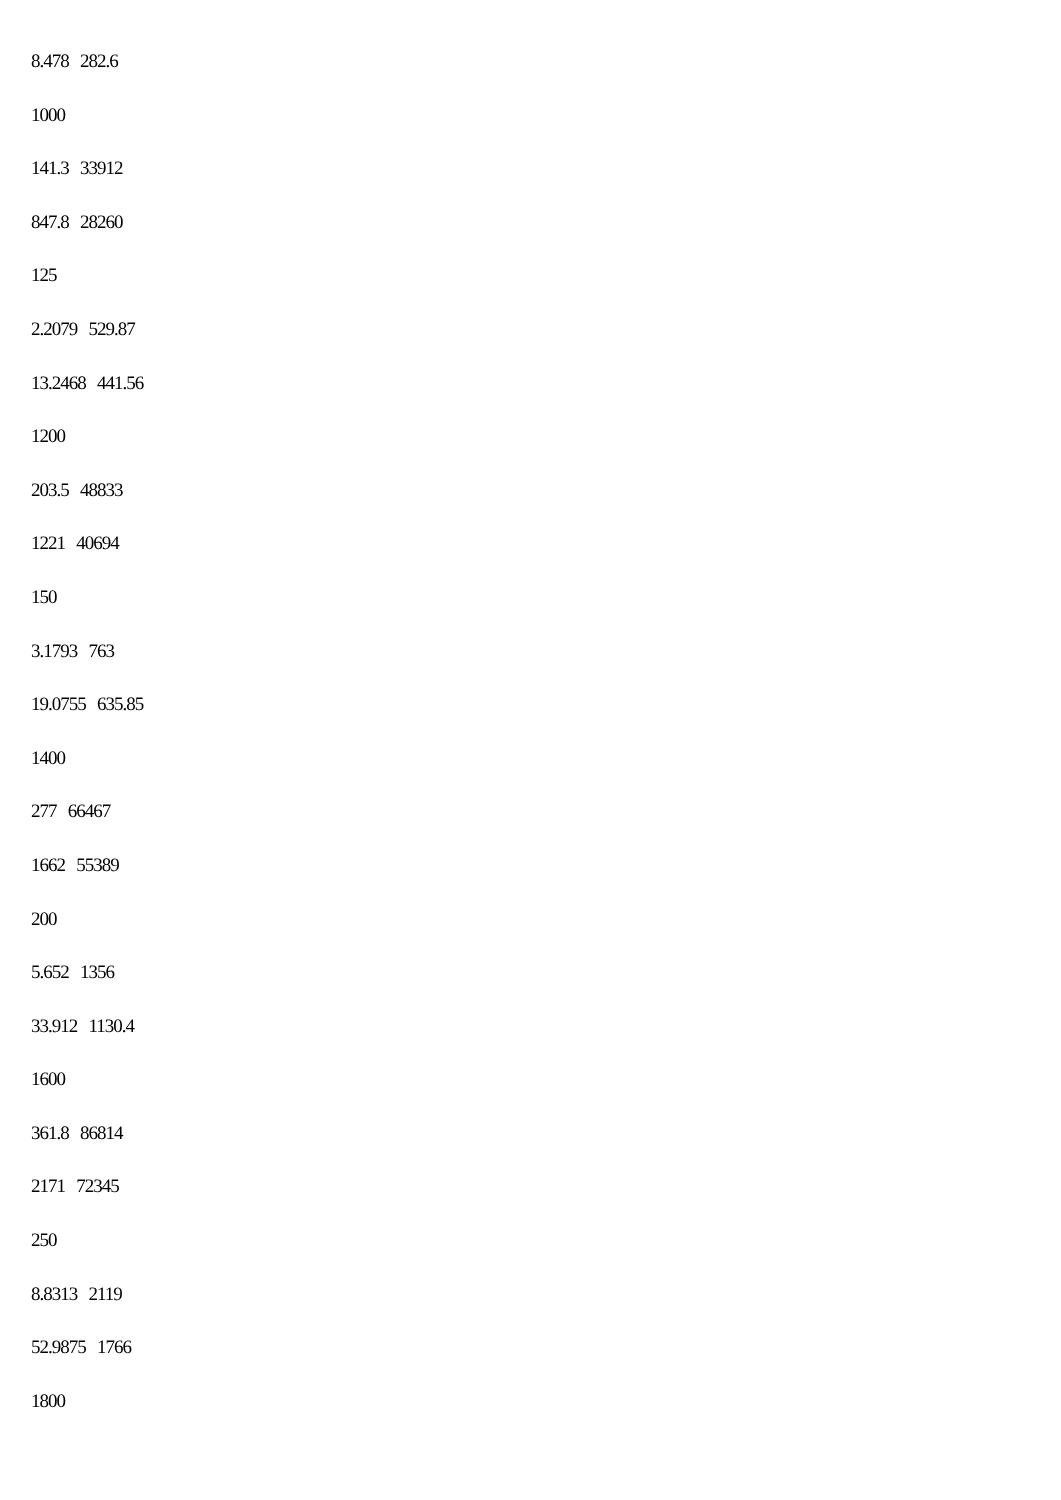8.478 282.6
1000
141.3 33912
847.8 28260
125
2.2079 529.87
13.2468 441.56
1200
203.5 48833
1221 40694
150
3.1793 763
19.0755 635.85
1400
277 66467
1662 55389
200
5.652 1356
33.912 1130.4
1600
361.8 86814
2171 72345
250
8.8313 2119
52.9875 1766
1800